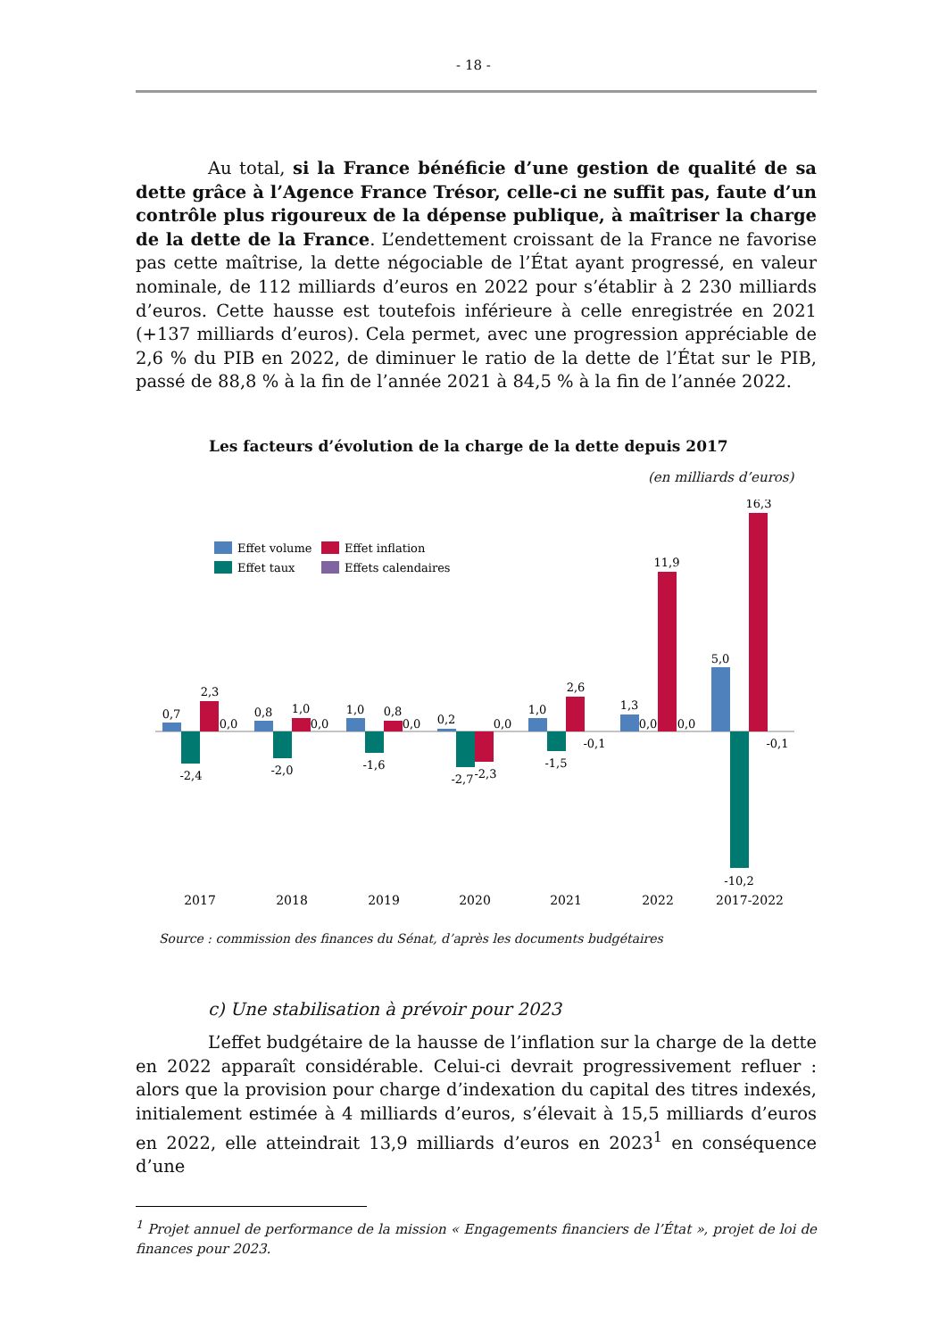- 18 -
Au total, si la France bénéficie d’une gestion de qualité de sa dette grâce à l’Agence France Trésor, celle-ci ne suffit pas, faute d’un contrôle plus rigoureux de la dépense publique, à maîtriser la charge de la dette de la France. L’endettement croissant de la France ne favorise pas cette maîtrise, la dette négociable de l’État ayant progressé, en valeur nominale, de 112 milliards d’euros en 2022 pour s’établir à 2 230 milliards d’euros. Cette hausse est toutefois inférieure à celle enregistrée en 2021 (+137 milliards d’euros). Cela permet, avec une progression appréciable de 2,6 % du PIB en 2022, de diminuer le ratio de la dette de l’État sur le PIB, passé de 88,8 % à la fin de l’année 2021 à 84,5 % à la fin de l’année 2022.
Les facteurs d’évolution de la charge de la dette depuis 2017
(en milliards d’euros)
Effet volume
Effet inflation
Effet taux
Effets calendaires
0,7
-2,4
2,3
0,0
0,8
-2,0
1,0
0,0
1,0
-1,6
0,8
0,0
0,2
-2,7
-2,3
0,0
1,0
-1,5
2,6
-0,1
1,3
0,0
11,9
0,0
5,0
-10,2
16,3
-0,1
2017
2018
2019
2020
2021
2022
2017-2022
Source : commission des finances du Sénat, d’après les documents budgétaires
c) Une stabilisation à prévoir pour 2023
L’effet budgétaire de la hausse de l’inflation sur la charge de la dette en 2022 apparaît considérable. Celui-ci devrait progressivement refluer : alors que la provision pour charge d’indexation du capital des titres indexés, initialement estimée à 4 milliards d’euros, s’élevait à 15,5 milliards d’euros en 2022, elle atteindrait 13,9 milliards d’euros en 2023<sup>1</sup> en conséquence d’une
<sup>1</sup> Projet annuel de performance de la mission « Engagements financiers de l’État », projet de loi de finances pour 2023.